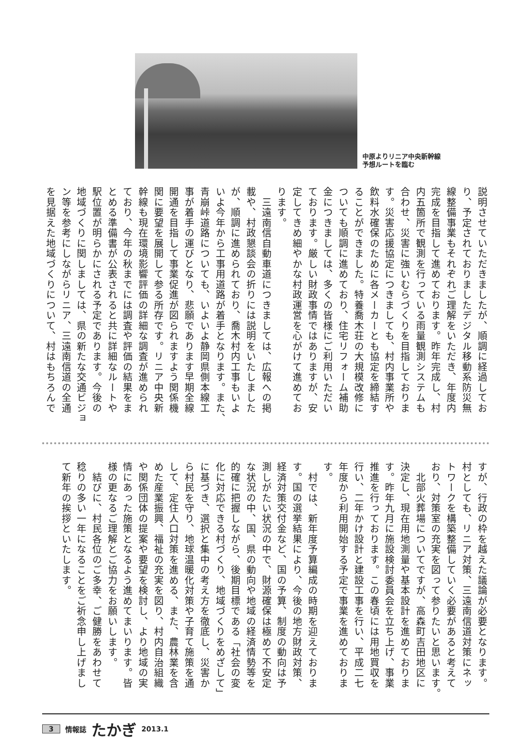中原よりリニア中央新幹線
予想ルートを臨む
説明させていただきましたが、順調に経過してお
り、予定されておりましたデジタル移動系防災無
線整備事業もそれぞれご理解をいただき、年度内
完成を目指して進めております。昨年完成し、村
内五箇所で観測を行っている雨量観測システムも
合わせ、災害に強いむらづくりを目指しておりま
す。災害応援協定につきましても、村内事業所や
飲料水確保のために各メーカーとも協定を締結す
ることができました。特養喬木荘の大規模改修に
ついても順調に進めており、住宅リフォーム補助
金につきましては、多くの皆様にご利用いただい
ております。厳しい財政事情ではありますが、安
定してきめ細やかな村政運営を心がけて進めてお
ります。
　三遠南信自動車道につきましては、広報への掲
載や、村政懇談会の折りには説明をいたしました
が、順調に進められており、喬木村内工事もいよ
いよ今年から工事用道路が着手となります。また、
青崩峠道路についても、いよいよ静岡県側本線工
事が着手の運びとなり、悲願であります早期全線
開通を目指して事業促進が図られますよう関係機
関に要望を展開して参る所存です。リニア中央新
幹線も現在環境影響評価の詳細な調査が進められ
ており、今年の秋までには調査や評価の結果をま
とめる準備書が公表されると共に詳細なルートや
駅位置が明らかにされる予定であります。今後の
地域づくりに関しましては、県の新たな交通ビジョ
ン等を参考にしながらリニア、三遠南信道の全通
を見据えた地域づくりについて、村はもちろんで
すが、行政の枠を越えた議論が必要となります。
村としても、リニア対策、三遠南信道対策にネッ
トワークを構築整備していく必要があると考えて
おり、対策室の充実を図って参りたいと思います。
　北部火葬場についてですが、高森町吉田地区に
決定し、現在用地測量や基本設計を進めておりま
す。昨年九月に施設検討委員会を立ち上げ、事業
推進を行っております。この春頃には用地買収を
行い、二年かけ設計と建設工事を行い、平成二七
年度から利用開始する予定で事業を進めておりま
す。
　村では、新年度予算編成の時期を迎えておりま
す。国の選挙結果により、今後の地方財政対策、
経済対策交付金など、国の予算、制度の動向は予
測しがたい状況の中で、財源確保は極めて不安定
な状況の中、国、県の動向や地域の経済情勢等を
的確に把握しながら、後期目標である「社会の変
化に対応できる村づくり、地域づくりをめざして」
に基づき、選択と集中の考え方を徹底し、災害か
ら村民を守り、地球温暖化対策や子育て施策を通
して、定住人口対策を進める、また、農林業を含
めた産業振興、福祉の充実を図り、村内自治組織
や関係団体の提案や要望を検討し、より地域の実
情にあった施策となるよう進めてまいります。皆
様の更なるご理解とご協力をお願いします。
　結びに、村民各位のご多幸、ご健勝をあわせて
稔りの多い一年になることをご祈念申し上げまし
て新年の挨拶といたします。
3 情報誌 たかぎ 2013.1